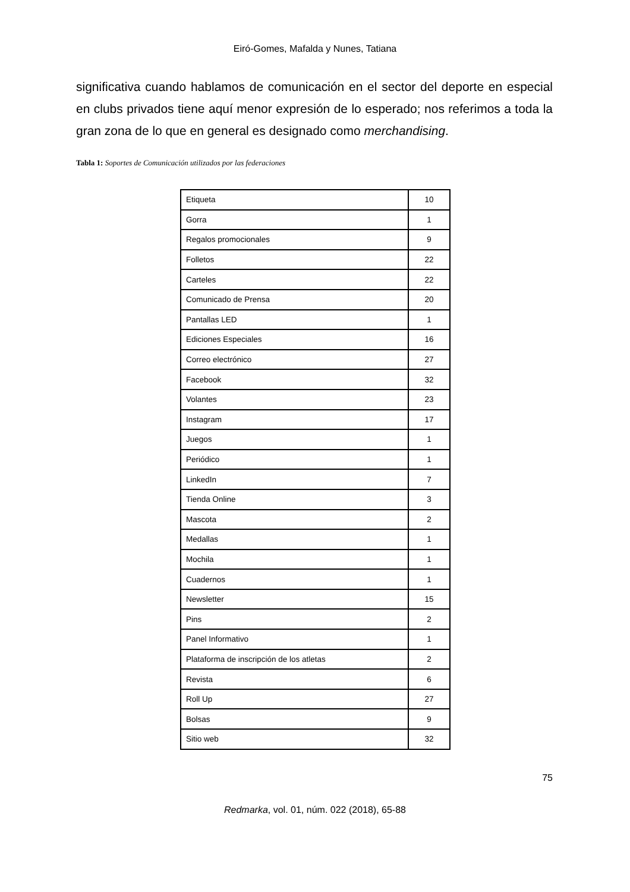Eiró-Gomes, Mafalda y Nunes, Tatiana
significativa cuando hablamos de comunicación en el sector del deporte en especial en clubs privados tiene aquí menor expresión de lo esperado; nos referimos a toda la gran zona de lo que en general es designado como merchandising.
Tabla 1: Soportes de Comunicación utilizados por las federaciones
| Etiqueta | 10 |
| Gorra | 1 |
| Regalos promocionales | 9 |
| Folletos | 22 |
| Carteles | 22 |
| Comunicado de Prensa | 20 |
| Pantallas LED | 1 |
| Ediciones Especiales | 16 |
| Correo electrónico | 27 |
| Facebook | 32 |
| Volantes | 23 |
| Instagram | 17 |
| Juegos | 1 |
| Periódico | 1 |
| LinkedIn | 7 |
| Tienda Online | 3 |
| Mascota | 2 |
| Medallas | 1 |
| Mochila | 1 |
| Cuadernos | 1 |
| Newsletter | 15 |
| Pins | 2 |
| Panel Informativo | 1 |
| Plataforma de inscripción de los atletas | 2 |
| Revista | 6 |
| Roll Up | 27 |
| Bolsas | 9 |
| Sitio web | 32 |
75
Redmarka, vol. 01, núm. 022 (2018), 65-88